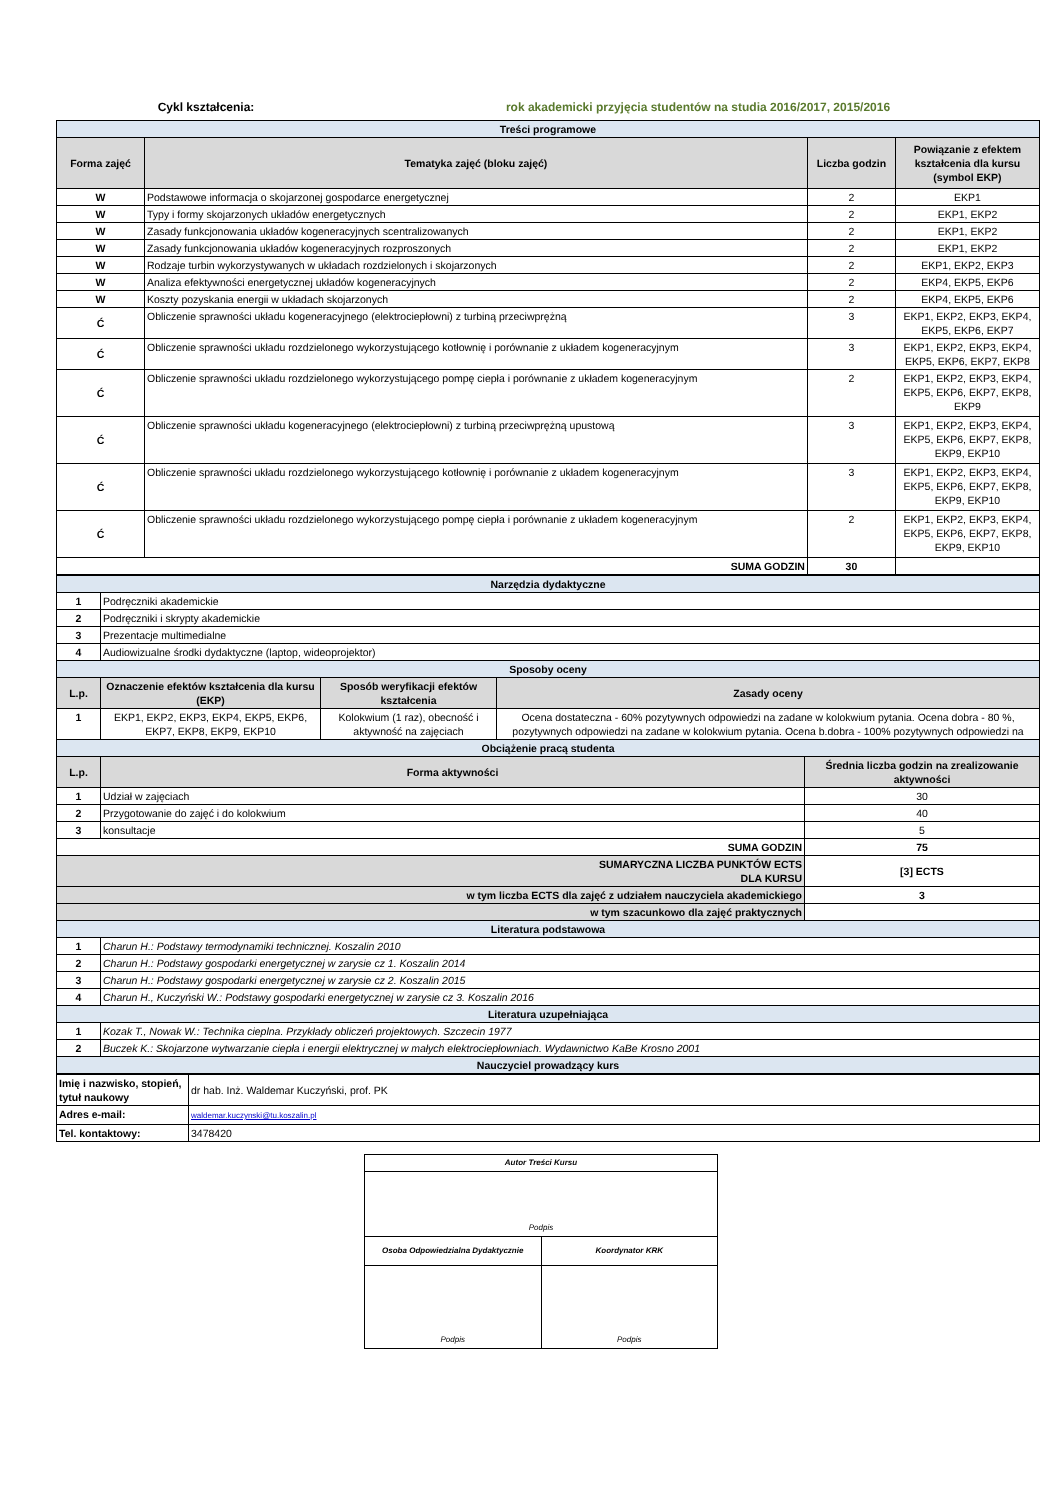Cykl kształcenia: rok akademicki przyjęcia studentów na studia 2016/2017, 2015/2016
| Treści programowe | | | |
| Forma zajęć | Tematyka zajęć (bloku zajęć) | Liczba godzin | Powiązanie z efektem kształcenia dla kursu (symbol EKP) |
| W | Podstawowe informacja o skojarzonej gospodarce energetycznej | 2 | EKP1 |
| W | Typy i formy skojarzonych układów energetycznych | 2 | EKP1, EKP2 |
| W | Zasady funkcjonowania układów kogeneracyjnych scentralizowanych | 2 | EKP1, EKP2 |
| W | Zasady funkcjonowania układów kogeneracyjnych rozproszonych | 2 | EKP1, EKP2 |
| W | Rodzaje turbin wykorzystywanych w układach rozdzielonych i skojarzonych | 2 | EKP1, EKP2, EKP3 |
| W | Analiza efektywności energetycznej układów kogeneracyjnych | 2 | EKP4, EKP5, EKP6 |
| W | Koszty pozyskania energii w układach skojarzonych | 2 | EKP4, EKP5, EKP6 |
| Ć | Obliczenie sprawności układu kogeneracyjnego (elektrociepłowni) z turbiną przeciwprężną | 3 | EKP1, EKP2, EKP3, EKP4, EKP5, EKP6, EKP7 |
| Ć | Obliczenie sprawności układu rozdzielonego wykorzystującego kotłownię i porównanie z układem kogeneracyjnym | 3 | EKP1, EKP2, EKP3, EKP4, EKP5, EKP6, EKP7, EKP8 |
| Ć | Obliczenie sprawności układu rozdzielonego wykorzystującego pompę ciepła i porównanie z układem kogeneracyjnym | 2 | EKP1, EKP2, EKP3, EKP4, EKP5, EKP6, EKP7, EKP8, EKP9 |
| Ć | Obliczenie sprawności układu kogeneracyjnego (elektrociepłowni) z turbiną przeciwprężną upustową | 3 | EKP1, EKP2, EKP3, EKP4, EKP5, EKP6, EKP7, EKP8, EKP9, EKP10 |
| Ć | Obliczenie sprawności układu rozdzielonego wykorzystującego kotłownię i porównanie z układem kogeneracyjnym | 3 | EKP1, EKP2, EKP3, EKP4, EKP5, EKP6, EKP7, EKP8, EKP9, EKP10 |
| Ć | Obliczenie sprawności układu rozdzielonego wykorzystującego pompę ciepła i porównanie z układem kogeneracyjnym | 2 | EKP1, EKP2, EKP3, EKP4, EKP5, EKP6, EKP7, EKP8, EKP9, EKP10 |
| SUMA GODZIN | | 30 | |
| Narzędzia dydaktyczne | | | | |
| 1 | Podręczniki akademickie | | | |
| 2 | Podręczniki i skrypty akademickie | | | |
| 3 | Prezentacje multimedialne | | | |
| 4 | Audiowizualne środki dydaktyczne (laptop, wideoprojektor) | | | |
| Sposoby oceny | | | | |
| L.p. | Oznaczenie efektów kształcenia dla kursu (EKP) | Sposób weryfikacji efektów kształcenia | Zasady oceny | |
| 1 | EKP1, EKP2, EKP3, EKP4, EKP5, EKP6, EKP7, EKP8, EKP9, EKP10 | Kolokwium (1 raz), obecność i aktywność na zajęciach | Ocena dostateczna - 60% pozytywnych odpowiedzi na zadane w kolokwium pytania. Ocena dobra - 80 %, pozytywnych odpowiedzi na zadane w kolokwium pytania. Ocena b.dobra - 100% pozytywnych odpowiedzi na | |
| Obciążenie pracą studenta | | | | |
| L.p. | Forma aktywności | | | Średnia liczba godzin na zrealizowanie aktywności |
| 1 | Udział w zajęciach | | | 30 |
| 2 | Przygotowanie do zajęć i do kolokwium | | | 40 |
| 3 | konsultacje | | | 5 |
| SUMA GODZIN | | | | 75 |
| SUMARYCZNA LICZBA PUNKTÓW ECTS DLA KURSU | | | | [3] ECTS |
| w tym liczba ECTS dla zajęć z udziałem nauczyciela akademickiego | | | | 3 |
| w tym szacunkowo dla zajęć praktycznych | | | | |
| Literatura podstawowa | | | | |
| 1 | Charun H.: Podstawy termodynamiki technicznej. Koszalin 2010 | | | |
| 2 | Charun H.: Podstawy gospodarki energetycznej w zarysie cz 1. Koszalin 2014 | | | |
| 3 | Charun H.: Podstawy gospodarki energetycznej w zarysie cz 2. Koszalin 2015 | | | |
| 4 | Charun H., Kuczyński W.: Podstawy gospodarki energetycznej w zarysie cz 3. Koszalin 2016 | | | |
| Literatura uzupełniająca | | | | |
| 1 | Kozak T., Nowak W.: Technika cieplna. Przykłady obliczeń projektowych. Szczecin 1977 | | | |
| 2 | Buczek K.: Skojarzone wytwarzanie ciepła i energii elektrycznej w małych elektrociepłowniach. Wydawnictwo KaBe Krosno 2001 | | | |
| Nauczyciel prowadzący kurs | | | | |
| Imię i nazwisko, stopień, tytuł naukowy | dr hab. Inż. Waldemar Kuczyński, prof. PK |
| Adres e-mail: | waldemar.kuczynski@tu.koszalin.pl |
| Tel. kontaktowy: | 3478420 |
| Autor Treści Kursu | |
| Podpis | |
| Osoba Odpowiedzialna Dydaktycznie | Koordynator KRK |
| Podpis | Podpis |